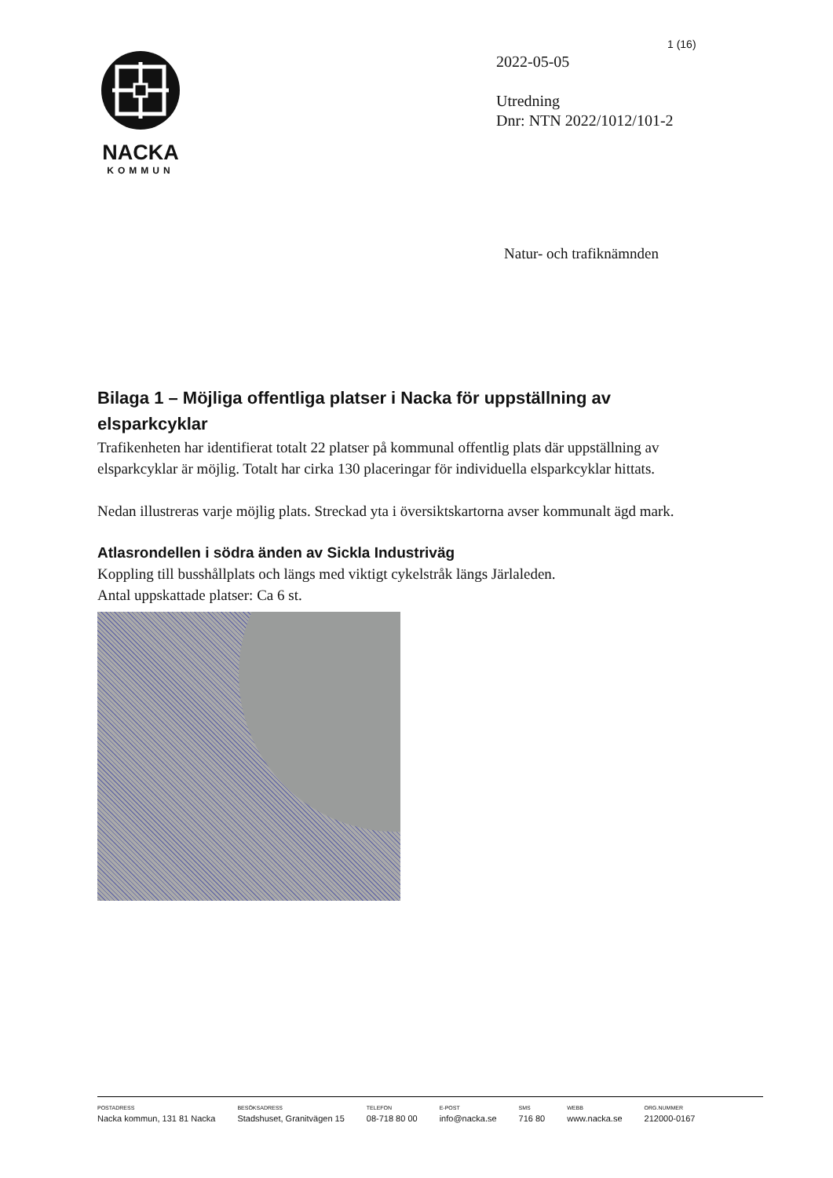1 (16)
NACKA
KOMMUN
2022-05-05
Utredning
Dnr: NTN 2022/1012/101-2
Natur- och trafiknämnden
Bilaga 1 – Möjliga offentliga platser i Nacka för uppställning av elsparkcyklar
Trafikenheten har identifierat totalt 22 platser på kommunal offentlig plats där uppställning av elsparkcyklar är möjlig. Totalt har cirka 130 placeringar för individuella elsparkcyklar hittats.
Nedan illustreras varje möjlig plats. Streckad yta i översiktskartorna avser kommunalt ägd mark.
Atlasrondellen i södra änden av Sickla Industriväg
Koppling till busshållplats och längs med viktigt cykelstråk längs Järlaleden.
Antal uppskattade platser: Ca 6 st.
POSTADRESS
Nacka kommun, 131 81 Nacka
BESÖKSADRESS
Stadshuset, Granitvägen 15
TELEFON
08-718 80 00
E-POST
info@nacka.se
SMS
716 80
WEBB
www.nacka.se
ORG.NUMMER
212000-0167